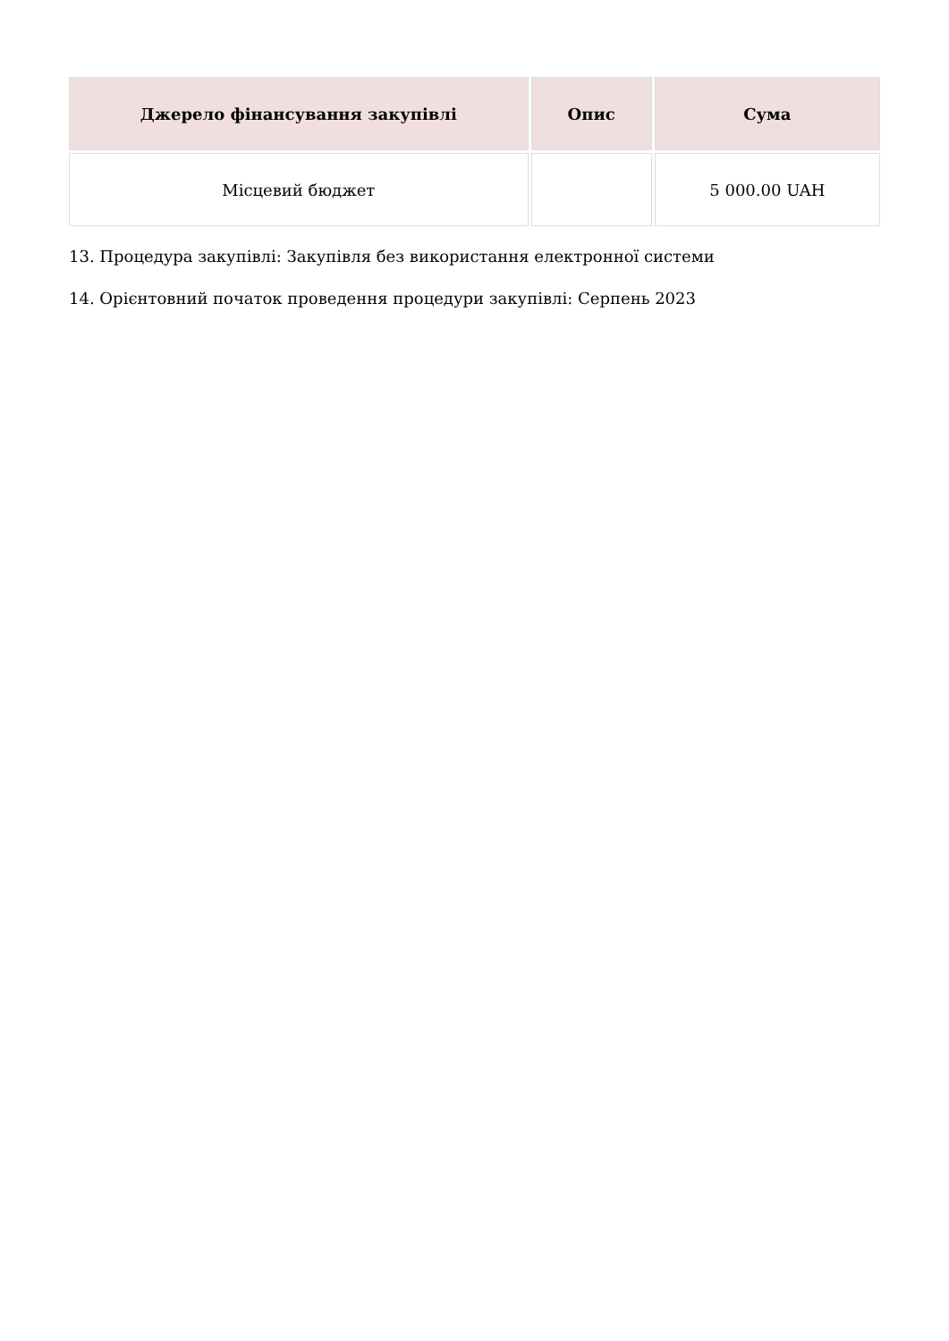| Джерело фінансування закупівлі | Опис | Сума |
| --- | --- | --- |
| Місцевий бюджет | | 5 000.00 UAH |
13. Процедура закупівлі: Закупівля без використання електронної системи
14. Орієнтовний початок проведення процедури закупівлі: Серпень 2023